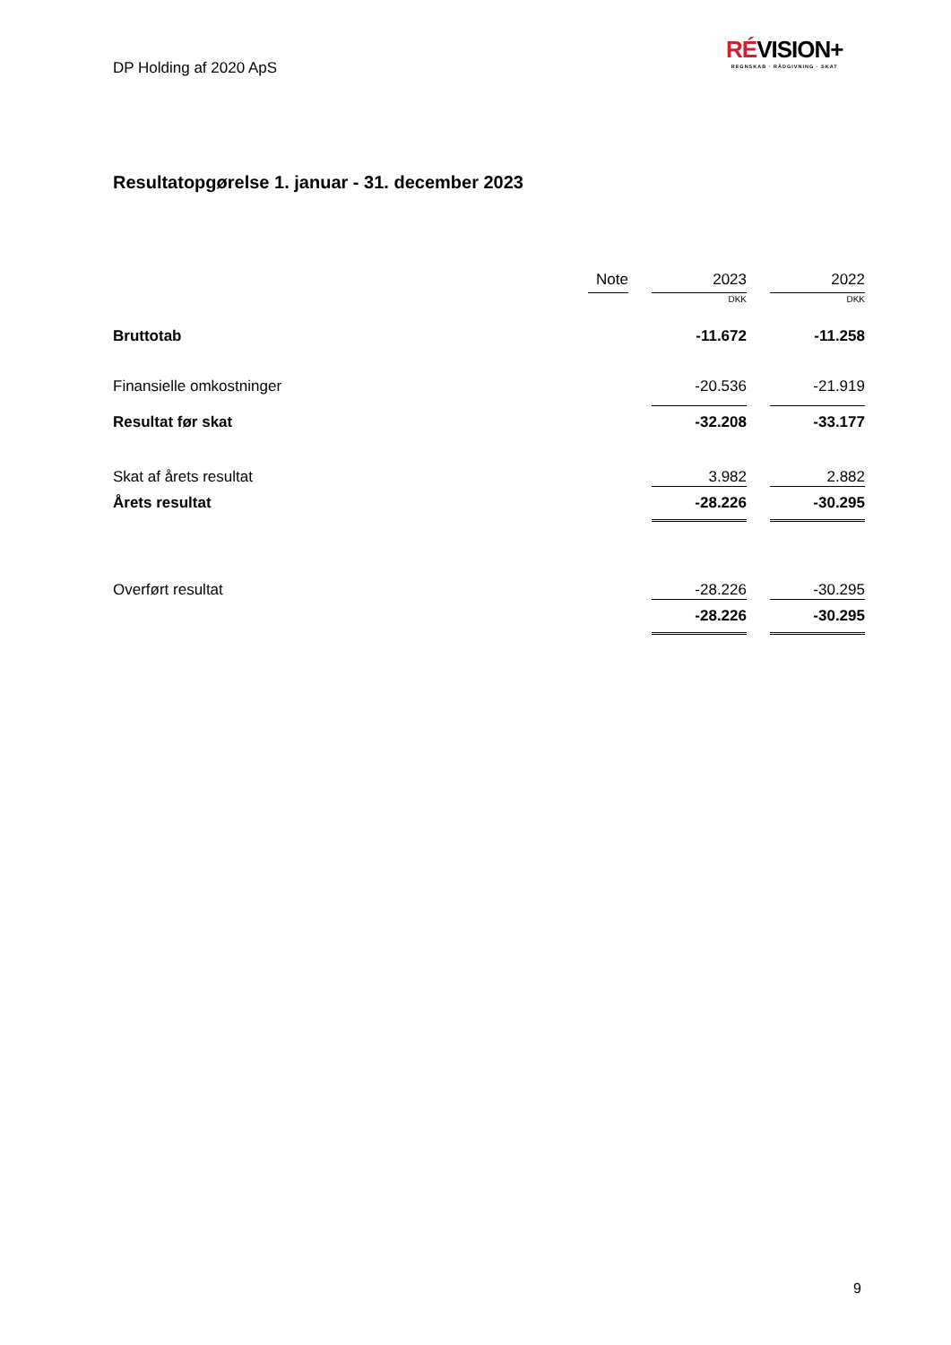DP Holding af 2020 ApS
RÉVISION+
REGNSKAB · RÅDGIVNING · SKAT
Resultatopgørelse 1. januar - 31. december 2023
| | Note | | 2023 | | 2022 |
| | | | DKK | | DKK |
| Bruttotab | | | -11.672 | | -11.258 |
| Finansielle omkostninger | | | -20.536 | | -21.919 |
| Resultat før skat | | | -32.208 | | -33.177 |
| Skat af årets resultat | | | 3.982 | | 2.882 |
| Årets resultat | | | -28.226 | | -30.295 |
| Overført resultat | | | -28.226 | | -30.295 |
| | | | -28.226 | | -30.295 |
9